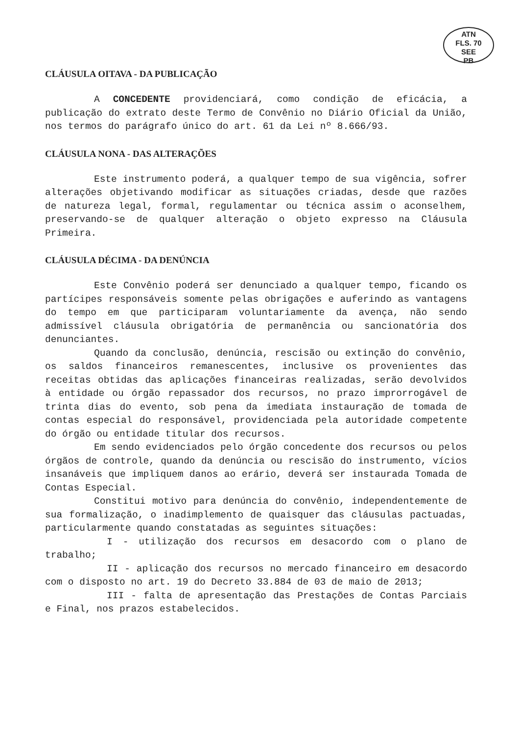ATN
FLS. 70
SEE
PB
CLÁUSULA OITAVA - DA PUBLICAÇÃO
A CONCEDENTE providenciará, como condição de eficácia, a publicação do extrato deste Termo de Convênio no Diário Oficial da União, nos termos do parágrafo único do art. 61 da Lei nº 8.666/93.
CLÁUSULA NONA - DAS ALTERAÇÕES
Este instrumento poderá, a qualquer tempo de sua vigência, sofrer alterações objetivando modificar as situações criadas, desde que razões de natureza legal, formal, regulamentar ou técnica assim o aconselhem, preservando-se de qualquer alteração o objeto expresso na Cláusula Primeira.
CLÁUSULA DÉCIMA - DA DENÚNCIA
Este Convênio poderá ser denunciado a qualquer tempo, ficando os partícipes responsáveis somente pelas obrigações e auferindo as vantagens do tempo em que participaram voluntariamente da avença, não sendo admissível cláusula obrigatória de permanência ou sancionatória dos denunciantes.
Quando da conclusão, denúncia, rescisão ou extinção do convênio, os saldos financeiros remanescentes, inclusive os provenientes das receitas obtidas das aplicações financeiras realizadas, serão devolvidos à entidade ou órgão repassador dos recursos, no prazo improrrogável de trinta dias do evento, sob pena da imediata instauração de tomada de contas especial do responsável, providenciada pela autoridade competente do órgão ou entidade titular dos recursos.
Em sendo evidenciados pelo órgão concedente dos recursos ou pelos órgãos de controle, quando da denúncia ou rescisão do instrumento, vícios insanáveis que impliquem danos ao erário, deverá ser instaurada Tomada de Contas Especial.
Constitui motivo para denúncia do convênio, independentemente de sua formalização, o inadimplemento de quaisquer das cláusulas pactuadas, particularmente quando constatadas as seguintes situações:
I - utilização dos recursos em desacordo com o plano de trabalho;
II - aplicação dos recursos no mercado financeiro em desacordo com o disposto no art. 19 do Decreto 33.884 de 03 de maio de 2013;
III - falta de apresentação das Prestações de Contas Parciais e Final, nos prazos estabelecidos.